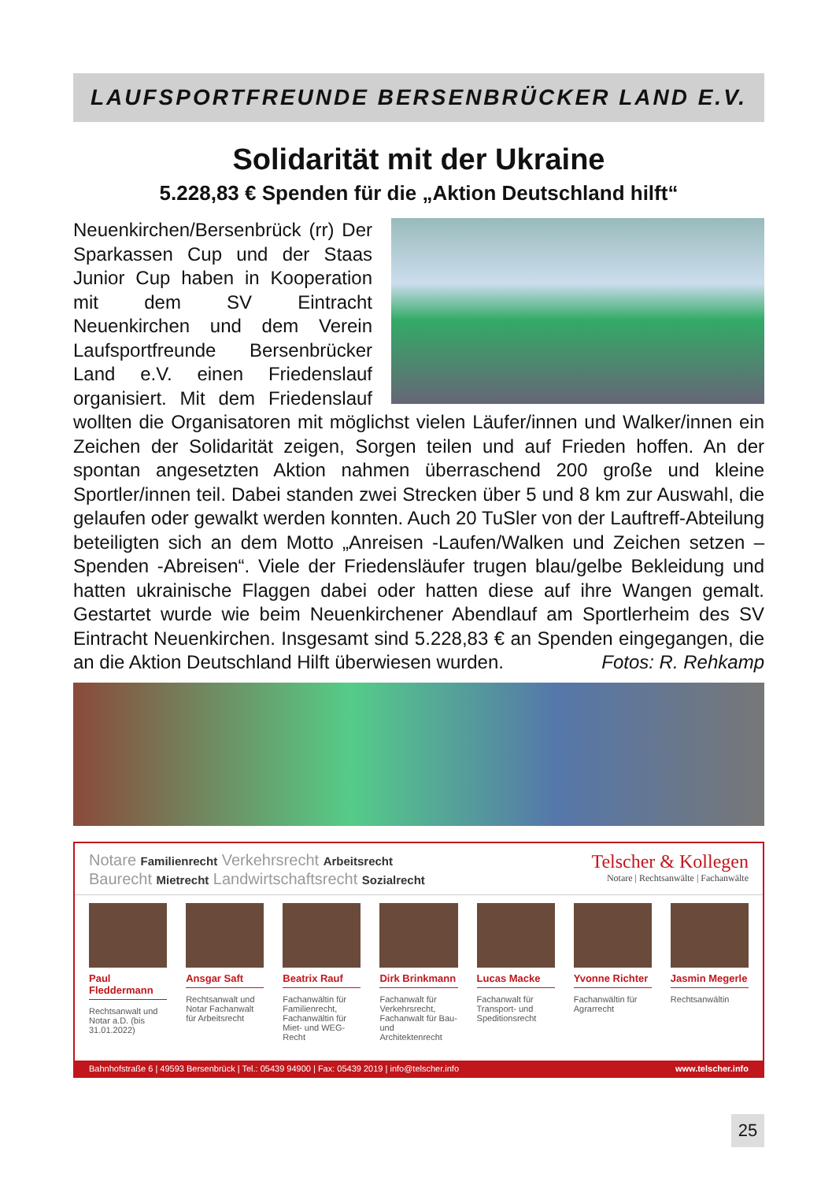LAUFSPORTFREUNDE BERSENBRÜCKER LAND E.V.
Solidarität mit der Ukraine
5.228,83 € Spenden für die „Aktion Deutschland hilft“
Neuenkirchen/Bersenbrück (rr) Der Sparkassen Cup und der Staas Junior Cup haben in Kooperation mit dem SV Eintracht Neuenkirchen und dem Verein Laufsportfreunde Bersenbrücker Land e.V. einen Friedenslauf organisiert. Mit dem Friedenslauf wollten die Organisatoren mit möglichst vielen Läufer/innen und Walker/innen ein Zeichen der Solidarität zeigen, Sorgen teilen und auf Frieden hoffen. An der spontan angesetzten Aktion nahmen überraschend 200 große und kleine Sportler/innen teil. Dabei standen zwei Strecken über 5 und 8 km zur Auswahl, die gelaufen oder gewalkt werden konnten. Auch 20 TuSler von der Lauftreff-Abteilung beteiligten sich an dem Motto „Anreisen -Laufen/Walken und Zeichen setzen – Spenden -Abreisen“. Viele der Friedensläufer trugen blau/gelbe Bekleidung und hatten ukrainische Flaggen dabei oder hatten diese auf ihre Wangen gemalt. Gestartet wurde wie beim Neuenkirchener Abendlauf am Sportlerheim des SV Eintracht Neuenkirchen. Insgesamt sind 5.228,83 € an Spenden eingegangen, die an die Aktion Deutschland Hilft überwiesen wurden. Fotos: R. Rehkamp
Notare Familienrecht Verkehrsrecht Arbeitsrecht
Baurecht Mietrecht Landwirtschaftsrecht Sozialrecht
Telscher & Kollegen
Notare | Rechtsanwälte | Fachanwälte
Paul Fleddermann
Rechtsanwalt und Notar a.D. (bis 31.01.2022)
Ansgar Saft
Rechtsanwalt und Notar Fachanwalt für Arbeitsrecht
Beatrix Rauf
Fachanwältin für Familienrecht, Fachanwältin für Miet- und WEG-Recht
Dirk Brinkmann
Fachanwalt für Verkehrsrecht, Fachanwalt für Bau- und Architektenrecht
Lucas Macke
Fachanwalt für Transport- und Speditionsrecht
Yvonne Richter
Fachanwältin für Agrarrecht
Jasmin Megerle
Rechtsanwältin
Bahnhofstraße 6 | 49593 Bersenbrück | Tel.: 05439 94900 | Fax: 05439 2019 | info@telscher.info www.telscher.info
25